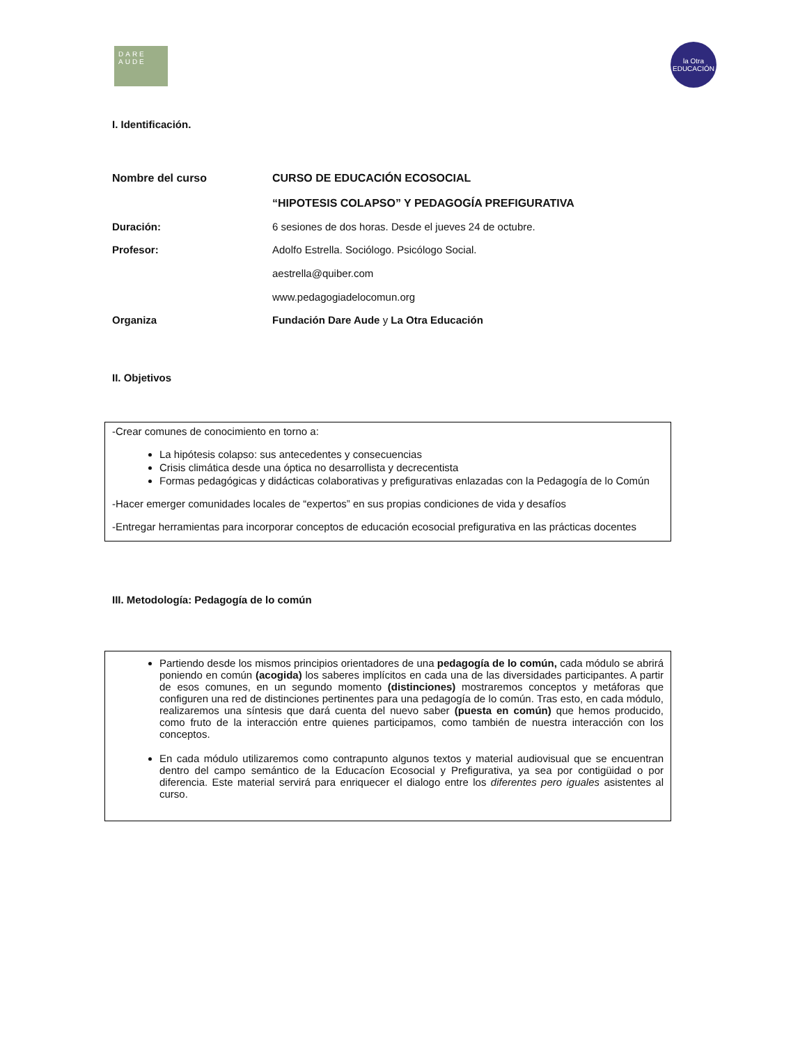DARE AUDE
la Otra EDUCACIÓN
I. Identificación.
Nombre del curso CURSO DE EDUCACIÓN ECOSOCIAL
“HIPOTESIS COLAPSO” Y PEDAGOGÍA PREFIGURATIVA
Duración: 6 sesiones de dos horas. Desde el jueves 24 de octubre.
Profesor: Adolfo Estrella. Sociólogo. Psicólogo Social.
aestrella@quiber.com
www.pedagogiadelocomun.org
Organiza Fundación Dare Aude y La Otra Educación
II. Objetivos
-Crear comunes de conocimiento en torno a:
La hipótesis colapso: sus antecedentes y consecuencias
Crisis climática desde una óptica no desarrollista y decrecentista
Formas pedagógicas y didácticas colaborativas y prefigurativas enlazadas con la Pedagogía de lo Común
-Hacer emerger comunidades locales de “expertos” en sus propias condiciones de vida y desafíos
-Entregar herramientas para incorporar conceptos de educación ecosocial prefigurativa en las prácticas docentes
III. Metodología: Pedagogía de lo común
Partiendo desde los mismos principios orientadores de una pedagogía de lo común, cada módulo se abrirá poniendo en común (acogida) los saberes implícitos en cada una de las diversidades participantes. A partir de esos comunes, en un segundo momento (distinciones) mostraremos conceptos y metáforas que configuren una red de distinciones pertinentes para una pedagogía de lo común. Tras esto, en cada módulo, realizaremos una síntesis que dará cuenta del nuevo saber (puesta en común) que hemos producido, como fruto de la interacción entre quienes participamos, como también de nuestra interacción con los conceptos.
En cada módulo utilizaremos como contrapunto algunos textos y material audiovisual que se encuentran dentro del campo semántico de la Educacíon Ecosocial y Prefigurativa, ya sea por contigüidad o por diferencia. Este material servirá para enriquecer el dialogo entre los diferentes pero iguales asistentes al curso.